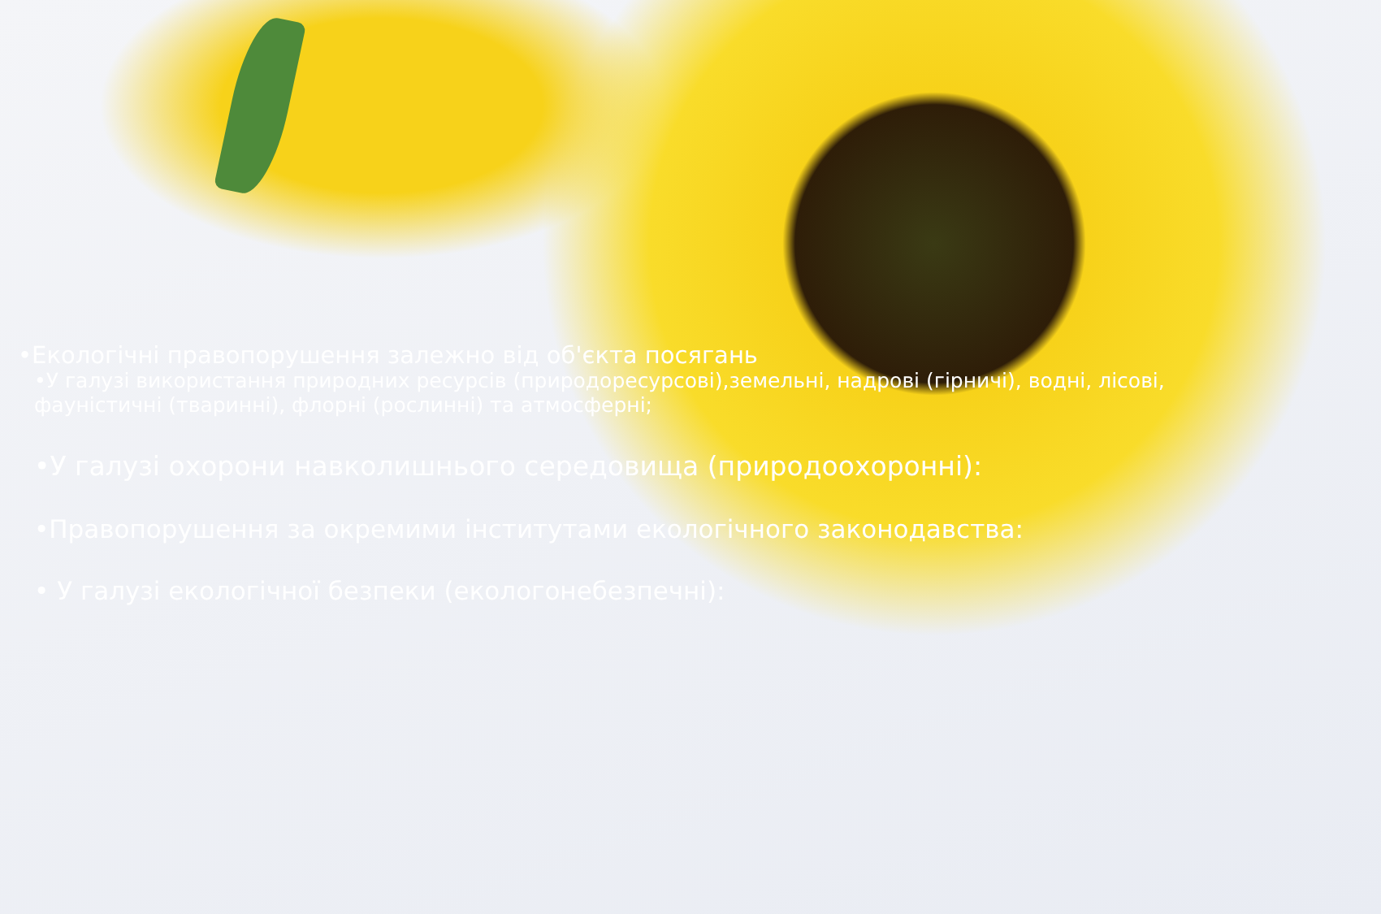•Екологічні правопорушення залежно від об'єкта посягань
•У галузі використання природних ресурсів (природоресурсові),земельні, надрові (гірничі), водні, лісові, фауністичні (тваринні), флорні (рослинні) та атмосферні;
•У галузі охорони навколишнього середовища (природоохоронні):
•Правопорушення за окремими інститутами екологічного законодавства:
• У галузі екологічної безпеки (екологонебезпечні):